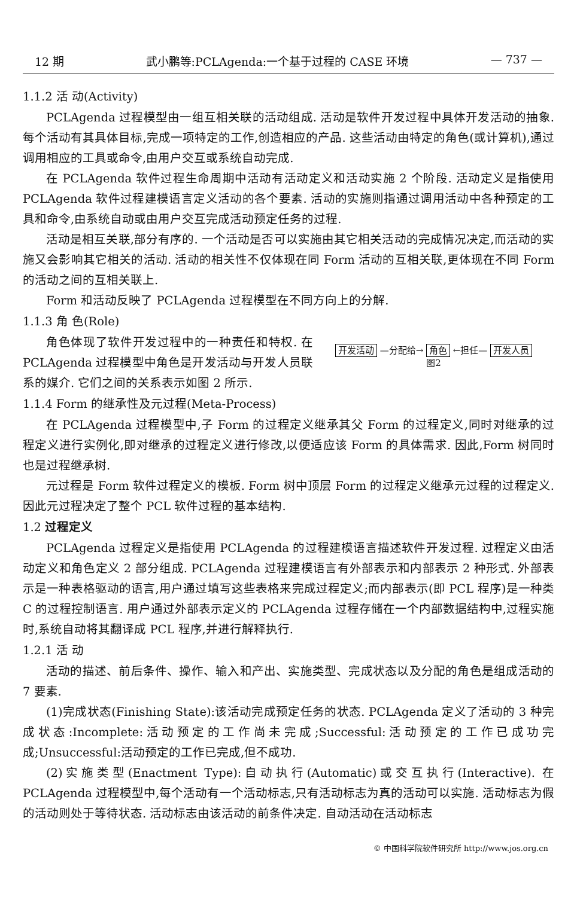12 期 武小鹏等:PCLAgenda:一个基于过程的 CASE 环境 — 737 —
1.1.2 活 动(Activity)
PCLAgenda 过程模型由一组互相关联的活动组成. 活动是软件开发过程中具体开发活动的抽象. 每个活动有其具体目标,完成一项特定的工作,创造相应的产品. 这些活动由特定的角色(或计算机),通过调用相应的工具或命令,由用户交互或系统自动完成.
在 PCLAgenda 软件过程生命周期中活动有活动定义和活动实施 2 个阶段. 活动定义是指使用 PCLAgenda 软件过程建模语言定义活动的各个要素. 活动的实施则指通过调用活动中各种预定的工具和命令,由系统自动或由用户交互完成活动预定任务的过程.
活动是相互关联,部分有序的. 一个活动是否可以实施由其它相关活动的完成情况决定,而活动的实施又会影响其它相关的活动. 活动的相关性不仅体现在同 Form 活动的互相关联,更体现在不同 Form 的活动之间的互相关联上.
Form 和活动反映了 PCLAgenda 过程模型在不同方向上的分解.
1.1.3 角 色(Role)
角色体现了软件开发过程中的一种责任和特权. 在 PCLAgenda 过程模型中角色是开发活动与开发人员联系的媒介. 它们之间的关系表示如图 2 所示.
开发活动 —分配给→ 角色 ←担任— 开发人员
图2
1.1.4 Form 的继承性及元过程(Meta-Process)
在 PCLAgenda 过程模型中,子 Form 的过程定义继承其父 Form 的过程定义,同时对继承的过程定义进行实例化,即对继承的过程定义进行修改,以便适应该 Form 的具体需求. 因此,Form 树同时也是过程继承树.
元过程是 Form 软件过程定义的模板. Form 树中顶层 Form 的过程定义继承元过程的过程定义. 因此元过程决定了整个 PCL 软件过程的基本结构.
1.2 过程定义
PCLAgenda 过程定义是指使用 PCLAgenda 的过程建模语言描述软件开发过程. 过程定义由活动定义和角色定义 2 部分组成. PCLAgenda 过程建模语言有外部表示和内部表示 2 种形式. 外部表示是一种表格驱动的语言,用户通过填写这些表格来完成过程定义;而内部表示(即 PCL 程序)是一种类 C 的过程控制语言. 用户通过外部表示定义的 PCLAgenda 过程存储在一个内部数据结构中,过程实施时,系统自动将其翻译成 PCL 程序,并进行解释执行.
1.2.1 活 动
活动的描述、前后条件、操作、输入和产出、实施类型、完成状态以及分配的角色是组成活动的 7 要素.
(1)完成状态(Finishing State):该活动完成预定任务的状态. PCLAgenda 定义了活动的 3 种完成状态:Incomplete:活动预定的工作尚未完成;Successful:活动预定的工作已成功完成;Unsuccessful:活动预定的工作已完成,但不成功.
(2)实施类型(Enactment Type):自动执行(Automatic)或交互执行(Interactive). 在 PCLAgenda 过程模型中,每个活动有一个活动标志,只有活动标志为真的活动可以实施. 活动标志为假的活动则处于等待状态. 活动标志由该活动的前条件决定. 自动活动在活动标志
© 中国科学院软件研究所 http://www.jos.org.cn